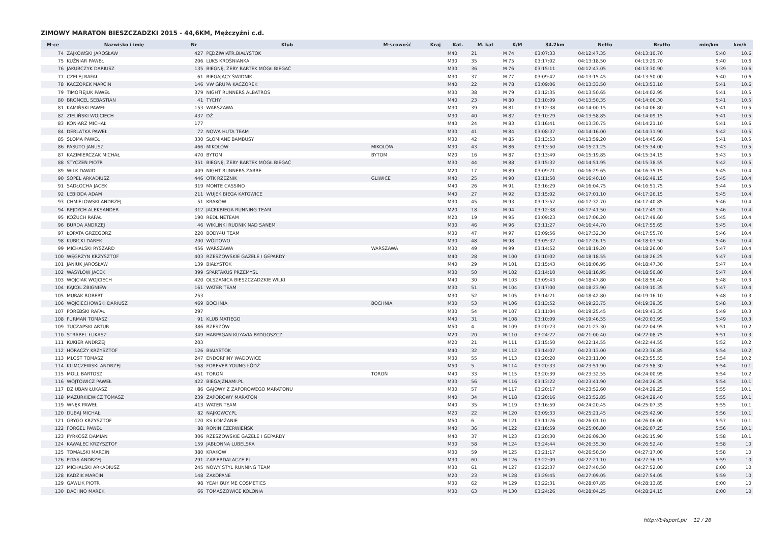ZIMOWY MARATON BIESZCZADZKI 2015 - 44,6KM, Mężczyźni c.d.
| M-ce | Nazwisko i imię | Nr | Klub | M-scowość | Kraj | Kat. | M. kat | K/M | 34.2km | Netto | Brutto | min/km | km/h |
| --- | --- | --- | --- | --- | --- | --- | --- | --- | --- | --- | --- | --- | --- |
| 74 | ZAJKOWSKI JAROSŁAW | 427 | PĘDZIWIATR.BIAŁYSTOK | | | M40 | 21 | M 74 | 03:07:33 | 04:12:47.35 | 04:13:10.70 | 5:40 | 10.6 |
| 75 | KUŹNIAR PAWEŁ | 206 | LUKS KROŚNIANKA | | | M30 | 35 | M 75 | 03:17:02 | 04:13:18.50 | 04:13:29.70 | 5:40 | 10.6 |
| 76 | JAKUBCZYK DARIUSZ | 135 | BIEGNĘ, ŻEBY BARTEK MÓGŁ BIEGAĆ | | | M30 | 36 | M 76 | 03:15:11 | 04:12:43.05 | 04:13:30.90 | 5:39 | 10.6 |
| 77 | CZELEJ RAFAŁ | 61 | BIEGAJĄCY ŚWIDNIK | | | M30 | 37 | M 77 | 03:09:42 | 04:13:15.45 | 04:13:50.00 | 5:40 | 10.6 |
| 78 | KACZOREK MARCIN | 146 | VW GRUPA KACZOREK | | | M40 | 22 | M 78 | 03:09:06 | 04:13:33.50 | 04:13:53.10 | 5:41 | 10.6 |
| 79 | TIMOFIEJUK PAWEŁ | 379 | NIGHT RUNNERS ALBATROS | | | M30 | 38 | M 79 | 03:12:35 | 04:13:50.65 | 04:14:02.95 | 5:41 | 10.5 |
| 80 | BRONCEL SEBASTIAN | 41 | TYCHY | | | M40 | 23 | M 80 | 03:10:09 | 04:13:50.35 | 04:14:06.30 | 5:41 | 10.5 |
| 81 | KAMIŃSKI PAWEŁ | 153 | WARSZAWA | | | M30 | 39 | M 81 | 03:12:38 | 04:14:00.15 | 04:14:06.80 | 5:41 | 10.5 |
| 82 | ZIELIŃSKI WOJCIECH | 437 | DŹ | | | M30 | 40 | M 82 | 03:10:29 | 04:13:58.85 | 04:14:09.15 | 5:41 | 10.5 |
| 83 | KONIARZ MICHAŁ | 177 | | | | M40 | 24 | M 83 | 03:16:41 | 04:13:30.75 | 04:14:21.10 | 5:41 | 10.6 |
| 84 | DERLATKA PAWEŁ | 72 | NOWA HUTA TEAM | | | M30 | 41 | M 84 | 03:08:37 | 04:14:16.00 | 04:14:31.90 | 5:42 | 10.5 |
| 85 | SŁOMA PAWEŁ | 330 | SŁOMIANE BAMBUSY | | | M30 | 42 | M 85 | 03:13:53 | 04:13:59.20 | 04:14:45.60 | 5:41 | 10.5 |
| 86 | PASUTO JANUSZ | 466 | MIKOLÓW | MIKOLÓW | | M30 | 43 | M 86 | 03:13:50 | 04:15:21.25 | 04:15:34.00 | 5:43 | 10.5 |
| 87 | KAZIMIERCZAK MICHAŁ | 470 | BYTOM | BYTOM | | M20 | 16 | M 87 | 03:13:49 | 04:15:19.85 | 04:15:34.15 | 5:43 | 10.5 |
| 88 | STYCZEŃ PIOTR | 351 | BIEGNĘ, ŻEBY BARTEK MÓGŁ BIEGAĆ | | | M30 | 44 | M 88 | 03:15:32 | 04:14:51.95 | 04:15:38.55 | 5:42 | 10.5 |
| 89 | WILK DAWID | 409 | NIGHT RUNNERS ZABRE | | | M20 | 17 | M 89 | 03:09:21 | 04:16:29.65 | 04:16:35.15 | 5:45 | 10.4 |
| 90 | SOPEL ARKADIUSZ | 446 | OTK RZEŹNIK | GLIWICE | | M40 | 25 | M 90 | 03:11:50 | 04:16:40.10 | 04:16:49.15 | 5:45 | 10.4 |
| 91 | SADŁOCHA JACEK | 319 | MONTE CASSINO | | | M40 | 26 | M 91 | 03:16:29 | 04:16:04.75 | 04:16:51.75 | 5:44 | 10.5 |
| 92 | LEBIODA ADAM | 211 | WUJEK BIEGA KATOWICE | | | M40 | 27 | M 92 | 03:15:02 | 04:17:01.10 | 04:17:26.15 | 5:45 | 10.4 |
| 93 | CHMIELOWSKI ANDRZEJ | 51 | KRAKÓW | | | M30 | 45 | M 93 | 03:13:57 | 04:17:32.70 | 04:17:40.85 | 5:46 | 10.4 |
| 94 | REJDYCH ALEKSANDER | 312 | JACEKBIEGA RUNNING TEAM | | | M20 | 18 | M 94 | 03:12:38 | 04:17:41.50 | 04:17:49.20 | 5:46 | 10.4 |
| 95 | KOŻUCH RAFAŁ | 190 | REDLINETEAM | | | M20 | 19 | M 95 | 03:09:23 | 04:17:06.20 | 04:17:49.60 | 5:45 | 10.4 |
| 96 | BURDA ANDRZEJ | 46 | WIKLINKI RUDNIK NAD SANEM | | | M30 | 46 | M 96 | 03:11:27 | 04:16:44.70 | 04:17:55.65 | 5:45 | 10.4 |
| 97 | ŁOPATA GRZEGORZ | 220 | BODY4U TEAM | | | M30 | 47 | M 97 | 03:09:56 | 04:17:32.30 | 04:17:55.70 | 5:46 | 10.4 |
| 98 | KUBICKI DAREK | 200 | WÓJTOWO | | | M30 | 48 | M 98 | 03:05:32 | 04:17:26.15 | 04:18:03.50 | 5:46 | 10.4 |
| 99 | MICHALSKI RYSZARD | 456 | WARSZAWA | WARSZAWA | | M30 | 49 | M 99 | 03:14:52 | 04:18:19.20 | 04:18:26.00 | 5:47 | 10.4 |
| 100 | WĘGRZYN KRZYSZTOF | 403 | RZESZOWSKIE GAZELE I GEPARDY | | | M40 | 28 | M 100 | 03:10:02 | 04:18:18.55 | 04:18:26.25 | 5:47 | 10.4 |
| 101 | JANIUK JAROSŁAW | 139 | BIAŁYSTOK | | | M40 | 29 | M 101 | 03:15:43 | 04:18:06.95 | 04:18:47.30 | 5:47 | 10.4 |
| 102 | WASYLÓW JACEK | 399 | SPARTAKUS PRZEMYŚL | | | M30 | 50 | M 102 | 03:14:10 | 04:18:16.95 | 04:18:50.80 | 5:47 | 10.4 |
| 103 | WÓJCIAK WOJCIECH | 420 | OLSZANICA BIESZCZADZKIE WILKI | | | M40 | 30 | M 103 | 03:09:43 | 04:18:47.80 | 04:18:56.40 | 5:48 | 10.3 |
| 104 | KĄKOL ZBIGNIEW | 161 | WATER TEAM | | | M30 | 51 | M 104 | 03:17:00 | 04:18:23.90 | 04:19:10.35 | 5:47 | 10.4 |
| 105 | MURAK ROBERT | 253 | | | | M30 | 52 | M 105 | 03:14:21 | 04:18:42.80 | 04:19:16.10 | 5:48 | 10.3 |
| 106 | WOJCIECHOWSKI DARIUSZ | 469 | BOCHNIA | BOCHNIA | | M30 | 53 | M 106 | 03:13:52 | 04:19:23.75 | 04:19:39.35 | 5:48 | 10.3 |
| 107 | POREBSKI RAFAŁ | 297 | | | | M30 | 54 | M 107 | 03:11:04 | 04:19:25.45 | 04:19:43.35 | 5:49 | 10.3 |
| 108 | FURMAN TOMASZ | 91 | KLUB MATIEGO | | | M40 | 31 | M 108 | 03:10:09 | 04:19:46.55 | 04:20:03.95 | 5:49 | 10.3 |
| 109 | TUCZAPSKI ARTUR | 386 | RZESZÓW | | | M50 | 4 | M 109 | 03:20:23 | 04:21:23.30 | 04:22:04.95 | 5:51 | 10.2 |
| 110 | STRABEL ŁUKASZ | 349 | HARPAGAN KUYAVIA BYDGOSZCZ | | | M20 | 20 | M 110 | 03:24:22 | 04:21:00.40 | 04:22:08.75 | 5:51 | 10.3 |
| 111 | KUKIER ANDRZEJ | 203 | | | | M20 | 21 | M 111 | 03:15:50 | 04:22:14.55 | 04:22:44.55 | 5:52 | 10.2 |
| 112 | HORACZY KRZYSZTOF | 126 | BIALYSTOK | | | M40 | 32 | M 112 | 03:14:07 | 04:23:13.00 | 04:23:36.85 | 5:54 | 10.2 |
| 113 | MLOST TOMASZ | 247 | ENDORFINY WADOWICE | | | M30 | 55 | M 113 | 03:20:20 | 04:23:11.00 | 04:23:55.55 | 5:54 | 10.2 |
| 114 | KLIMCZEWSKI ANDRZEJ | 168 | FOREVER YOUNG ŁÓDŹ | | | M50 | 5 | M 114 | 03:20:33 | 04:23:51.90 | 04:23:58.30 | 5:54 | 10.1 |
| 115 | MOLL BARTOSZ | 451 | TOROŃ | TOROŃ | | M40 | 33 | M 115 | 03:20:39 | 04:23:32.55 | 04:24:00.95 | 5:54 | 10.2 |
| 116 | WÓJTOWICZ PAWEŁ | 422 | BIEGAJZNAMI.PL | | | M30 | 56 | M 116 | 03:13:22 | 04:23:41.90 | 04:24:26.35 | 5:54 | 10.1 |
| 117 | DZIUBAN ŁUKASZ | 86 | GAJOWY Z ZAPOROWEGO MARATONU | | | M30 | 57 | M 117 | 03:20:17 | 04:23:52.60 | 04:24:29.25 | 5:55 | 10.1 |
| 118 | MAZURKIEWICZ TOMASZ | 239 | ZAPOROWY MARATON | | | M40 | 34 | M 118 | 03:20:16 | 04:23:52.85 | 04:24:29.40 | 5:55 | 10.1 |
| 119 | WNĘK PAWEŁ | 413 | WATER TEAM | | | M40 | 35 | M 119 | 03:16:59 | 04:24:20.45 | 04:25:07.35 | 5:55 | 10.1 |
| 120 | DUBAJ MICHAŁ | 82 | NAJKOWCY.PL | | | M20 | 22 | M 120 | 03:09:33 | 04:25:21.45 | 04:25:42.90 | 5:56 | 10.1 |
| 121 | GRYGO KRZYSZTOF | 120 | KS ŁOMŻANIE | | | M50 | 6 | M 121 | 03:11:26 | 04:26:01.10 | 04:26:06.00 | 5:57 | 10.1 |
| 122 | FORGEL PAWEŁ | 88 | RONIN CZERWIEŃSK | | | M40 | 36 | M 122 | 03:16:59 | 04:25:06.80 | 04:26:07.25 | 5:56 | 10.1 |
| 123 | PYRKOSZ DAMIAN | 306 | RZESZOWSKIE GAZELE I GEPARDY | | | M40 | 37 | M 123 | 03:20:30 | 04:26:09.30 | 04:26:15.90 | 5:58 | 10.1 |
| 124 | KAWALEC KRZYSZTOF | 159 | JABŁONNA LUBELSKA | | | M30 | 58 | M 124 | 03:24:44 | 04:26:35.30 | 04:26:52.40 | 5:58 | 10 |
| 125 | TOMALSKI MARCIN | 380 | KRAKÓW | | | M30 | 59 | M 125 | 03:21:17 | 04:26:50.50 | 04:27:17.00 | 5:58 | 10 |
| 126 | PITAS ANDRZEJ | 291 | ZAPIERDALACZE.PL | | | M30 | 60 | M 126 | 03:22:09 | 04:27:21.10 | 04:27:36.15 | 5:59 | 10 |
| 127 | MICHALSKI ARKADIUSZ | 245 | NOWY STYL RUNNING TEAM | | | M30 | 61 | M 127 | 03:22:37 | 04:27:40.50 | 04:27:52.00 | 6:00 | 10 |
| 128 | KADZIK MARCIN | 148 | ZAKOPANE | | | M20 | 23 | M 128 | 03:29:45 | 04:27:09.05 | 04:27:54.05 | 5:59 | 10 |
| 129 | GAWLIK PIOTR | 98 | YEAH BUY ME COSMETICS | | | M30 | 62 | M 129 | 03:22:31 | 04:28:07.85 | 04:28:13.85 | 6:00 | 10 |
| 130 | DACHNO MAREK | 66 | TOMASZOWICE KOLONIA | | | M30 | 63 | M 130 | 03:24:26 | 04:28:04.25 | 04:28:24.15 | 6:00 | 10 |
http://b4sport.pl/ 12 / 26